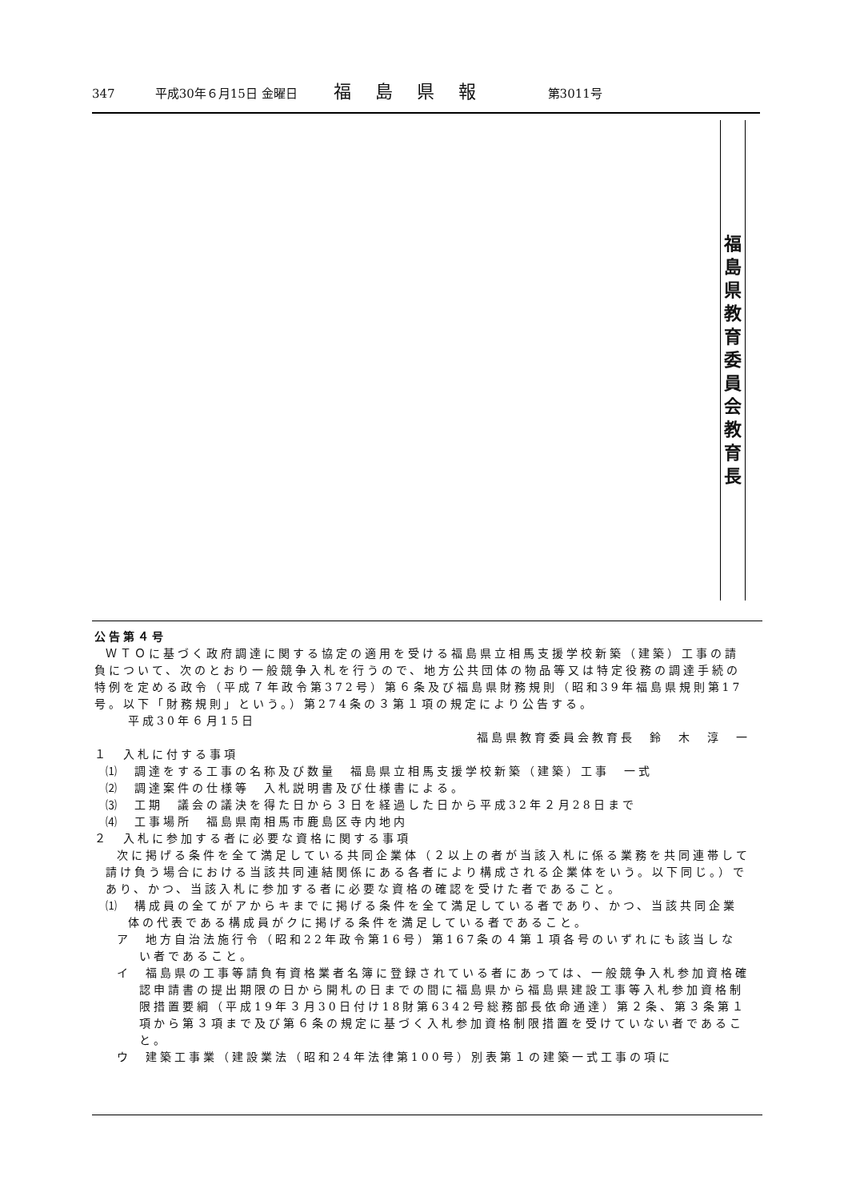347 平成30年６月15日 金曜日 福島県報 第3011号
福
島
県
教
育
委
員
会
教
育
長
公告第４号
ＷＴＯに基づく政府調達に関する協定の適用を受ける福島県立相馬支援学校新築（建築）工事の請負について、次のとおり一般競争入札を行うので、地方公共団体の物品等又は特定役務の調達手続の特例を定める政令（平成７年政令第372号）第６条及び福島県財務規則（昭和39年福島県規則第17号。以下「財務規則」という。）第274条の３第１項の規定により公告する。
平成30年６月15日
福島県教育委員会教育長　鈴　木　淳　一
１　入札に付する事項
⑴　調達をする工事の名称及び数量　福島県立相馬支援学校新築（建築）工事　一式
⑵　調達案件の仕様等　入札説明書及び仕様書による。
⑶　工期　議会の議決を得た日から３日を経過した日から平成32年２月28日まで
⑷　工事場所　福島県南相馬市鹿島区寺内地内
２　入札に参加する者に必要な資格に関する事項
次に掲げる条件を全て満足している共同企業体（２以上の者が当該入札に係る業務を共同連帯して請け負う場合における当該共同連結関係にある各者により構成される企業体をいう。以下同じ。）であり、かつ、当該入札に参加する者に必要な資格の確認を受けた者であること。
⑴　構成員の全てがアからキまでに掲げる条件を全て満足している者であり、かつ、当該共同企業体の代表である構成員がクに掲げる条件を満足している者であること。
ア　地方自治法施行令（昭和22年政令第16号）第167条の４第１項各号のいずれにも該当しない者であること。
イ　福島県の工事等請負有資格業者名簿に登録されている者にあっては、一般競争入札参加資格確認申請書の提出期限の日から開札の日までの間に福島県から福島県建設工事等入札参加資格制限措置要綱（平成19年３月30日付け18財第6342号総務部長依命通達）第２条、第３条第１項から第３項まで及び第６条の規定に基づく入札参加資格制限措置を受けていない者であること。
ウ　建築工事業（建設業法（昭和24年法律第100号）別表第１の建築一式工事の項に